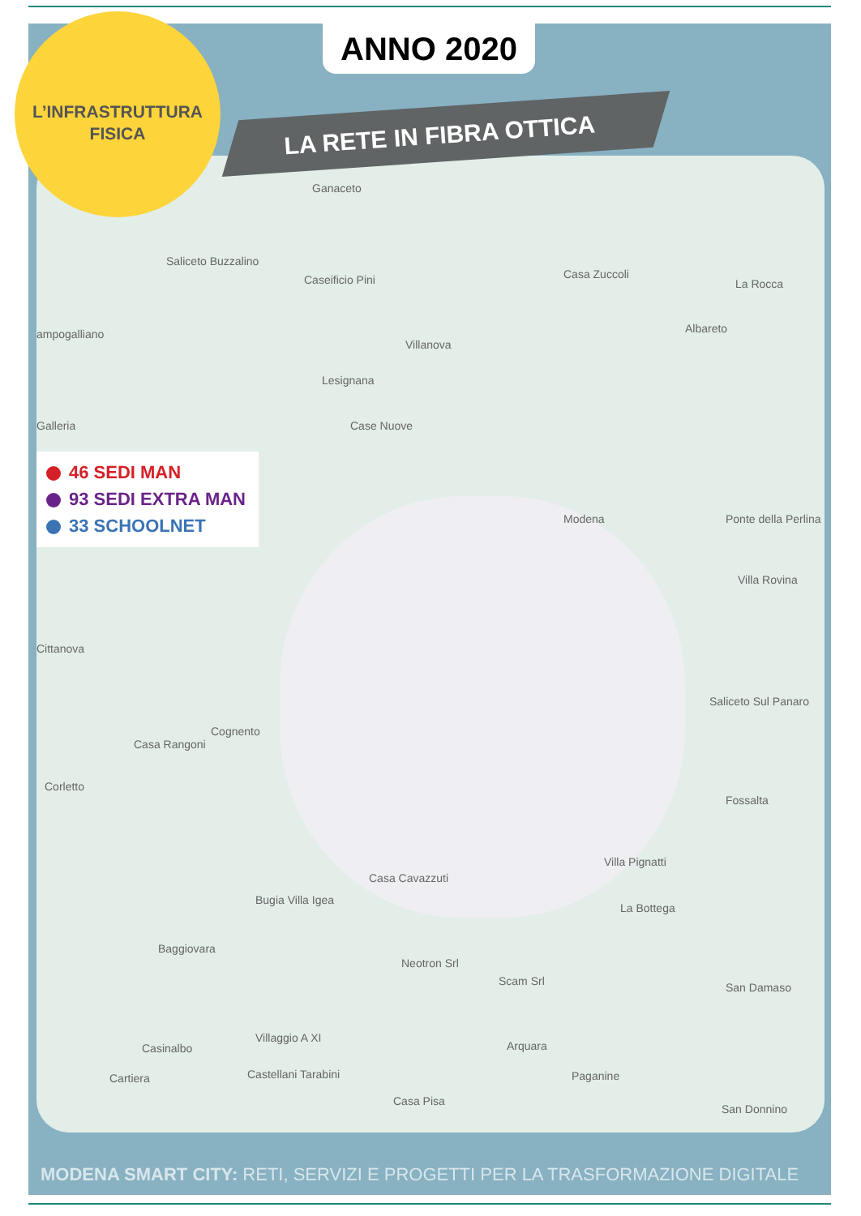Ganaceto
Saliceto Buzzalino
Caseificio Pini Casa Zuccoli
La Rocca
ampogalliano Albareto
Villanova
Lesignana
Galleria Case Nuove
Modena Ponte della Perlina
Villa Rovina
Cittanova
Cognento
Casa Rangoni
Corletto
Saliceto Sul Panaro
Fossalta
Villa Pignatti
Casa Cavazzuti
Bugia Villa Igea
La Bottega
Baggiovara
Neotron Srl
Scam Srl San Damaso
Villaggio A XI
Casinalbo Arquara
Cartiera Castellani Tarabini Paganine
Casa Pisa
San Donnino
ANNO 2020
LA RETE IN FIBRA OTTICA
L’INFRASTRUTTURA
FISICA
46 SEDI MAN
93 SEDI EXTRA MAN
33 SCHOOLNET
MODENA SMART CITY: RETI, SERVIZI E PROGETTI PER LA TRASFORMAZIONE DIGITALE